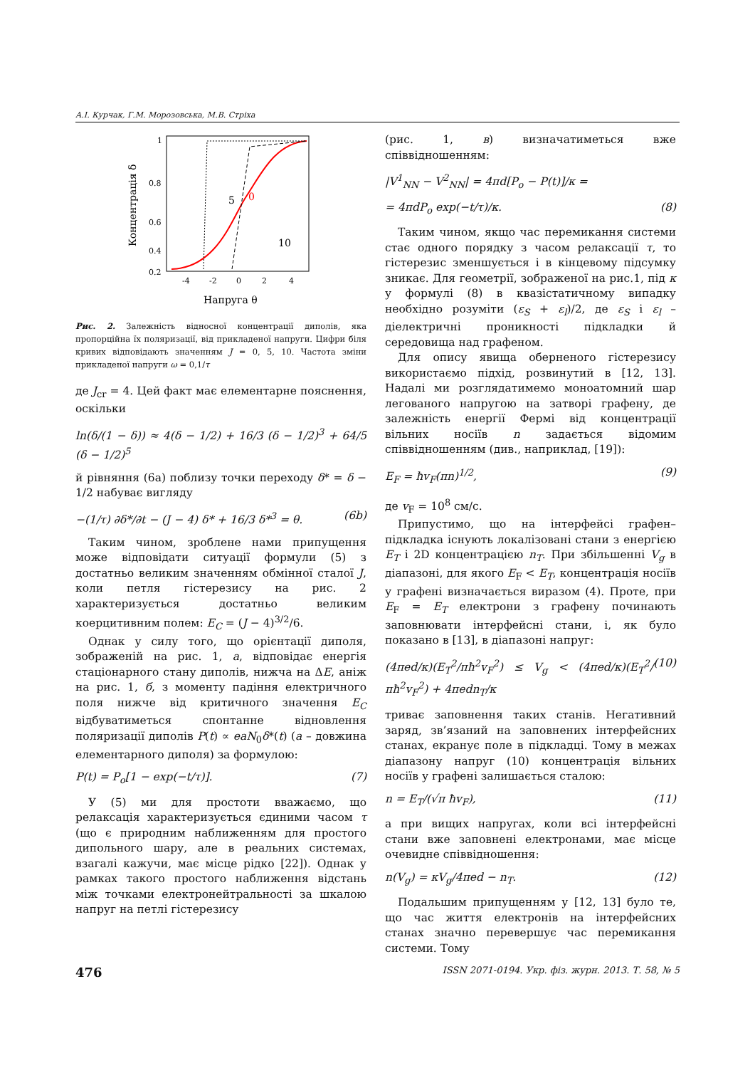А.І. Курчак, Г.М. Морозовська, М.В. Стріха
Концентрація δ
1
0.8
0.6
0.4
0.2
-4
-2
0
2
4
5
0
10
Напруга θ
Рис. 2. Залежність відносної концентрації диполів, яка пропорційна їх поляризації, від прикладеної напруги. Цифри біля кривих відповідають значенням J = 0, 5, 10. Частота зміни прикладеної напруги ω = 0,1/τ
де J<sub>cr</sub> = 4. Цей факт має елементарне пояснення, оскільки
ln(δ/(1 − δ)) ≈ 4(δ − 1/2) + 16/3 (δ − 1/2)<sup>3</sup> + 64/5 (δ − 1/2)<sup>5</sup>
й рівняння (6a) поблизу точки переходу δ* = δ − 1/2 набуває вигляду
−(1/τ) ∂δ*/∂t − (J − 4) δ* + 16/3 δ*<sup>3</sup> = θ. (6b)
Таким чином, зроблене нами припущення може відповідати ситуації формули (5) з достатньо великим значенням обмінної сталої J, коли петля гістерезису на рис. 2 характеризується достатньо великим коерцитивним полем: E<sub>C</sub> = (J − 4)<sup>3/2</sup>/6.
Однак у силу того, що орієнтації диполя, зображеній на рис. 1, а, відповідає енергія стаціонарного стану диполів, нижча на ΔE, аніж на рис. 1, б, з моменту падіння електричного поля нижче від критичного значення E<sub>C</sub> відбуватиметься спонтанне відновлення поляризації диполів P(t) ∝ eaN<sub>0</sub>δ*(t) (a – довжина елементарного диполя) за формулою:
P(t) = P<sub>o</sub>[1 − exp(−t/τ)]. (7)
У (5) ми для простоти вважаємо, що релаксація характеризується єдиними часом τ (що є природним наближенням для простого дипольного шару, але в реальних системах, взагалі кажучи, має місце рідко [22]). Однак у рамках такого простого наближення відстань між точками електронейтральності за шкалою напруг на петлі гістерезису
(рис. 1, в) визначатиметься вже співвідношенням:
|V<sup>1</sup><sub>NN</sub> − V<sup>2</sup><sub>NN</sub>| = 4πd[P<sub>o</sub> − P(t)]/κ =
= 4πdP<sub>o</sub> exp(−t/τ)/κ. (8)
Таким чином, якщо час перемикання системи стає одного порядку з часом релаксації τ, то гістерезис зменшується і в кінцевому підсумку зникає. Для геометрії, зображеної на рис.1, під κ у формулі (8) в квазістатичному випадку необхідно розуміти (ε<sub>S</sub> + ε<sub>l</sub>)/2, де ε<sub>S</sub> і ε<sub>l</sub> – діелектричні проникності підкладки й середовища над графеном.
Для опису явища оберненого гістерезису використаємо підхід, розвинутий в [12, 13]. Надалі ми розглядатимемо моноатомний шар легованого напругою на затворі графену, де залежність енергії Фермі від концентрації вільних носіїв n задається відомим співвідношенням (див., наприклад, [19]):
E<sub>F</sub> = ħv<sub>F</sub>(πn)<sup>1/2</sup>, (9)
де v<sub>F</sub> = 10<sup>8</sup> см/с.
Припустимо, що на інтерфейсі графен–підкладка існують локалізовані стани з енергією E<sub>T</sub> і 2D концентрацією n<sub>T</sub>. При збільшенні V<sub>g</sub> в діапазоні, для якого E<sub>F</sub> < E<sub>T</sub>, концентрація носіїв у графені визначається виразом (4). Проте, при E<sub>F</sub> = E<sub>T</sub> електрони з графену починають заповнювати інтерфейсні стани, і, як було показано в [13], в діапазоні напруг:
(4πed/κ)(E<sub>T</sub><sup>2</sup>/πħ<sup>2</sup>v<sub>F</sub><sup>2</sup>) ≤ V<sub>g</sub> < (4πed/κ)(E<sub>T</sub><sup>2</sup>/πħ<sup>2</sup>v<sub>F</sub><sup>2</sup>) + 4πedn<sub>T</sub>/κ (10)
триває заповнення таких станів. Негативний заряд, зв’язаний на заповнених інтерфейсних станах, екранує поле в підкладці. Тому в межах діапазону напруг (10) концентрація вільних носіїв у графені залишається сталою:
n = E<sub>T</sub>/(√π ħv<sub>F</sub>), (11)
а при вищих напругах, коли всі інтерфейсні стани вже заповнені електронами, має місце очевидне співвідношення:
n(V<sub>g</sub>) = κV<sub>g</sub>/4πed − n<sub>T</sub>. (12)
Подальшим припущенням у [12, 13] було те, що час життя електронів на інтерфейсних станах значно перевершує час перемикання системи. Тому
476 ISSN 2071-0194. Укр. фіз. журн. 2013. Т. 58, № 5